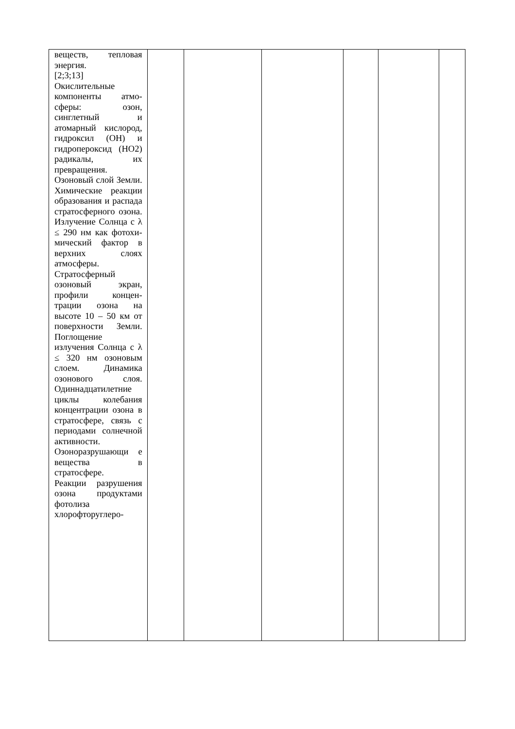| веществ, тепловая энергия. [2;3;13] Окислительные компоненты атмо­сферы: озон, синглетный и атомарный кисло­род, гидроксил (OH) и гидро­пероксид (HO2) радикалы, их превращения. Озоновый слой Земли. Химические реакции образо­вания и распада стратосферного озона. Излучение Солнца с λ ≤ 290 нм как фотохи­мический фактор в верхних слоях атмосферы. Стратосферный озоновый экран, профили концен­трации озона на высоте 10 – 50 км от поверхности Земли. Поглощение излучения Солнца с λ ≤ 320 нм озоновым слоем. Динамика озоно­вого слоя. Одиннадцатилет­ние циклы колебания концен­трации озона в стратосфере, связь с периодами сол­нечной активности. Озоноразрушающи е вещества в стратосфере. Реакции разру­шения озона про­дуктами фотолиза хлорофторуглеро- | | | | | | |